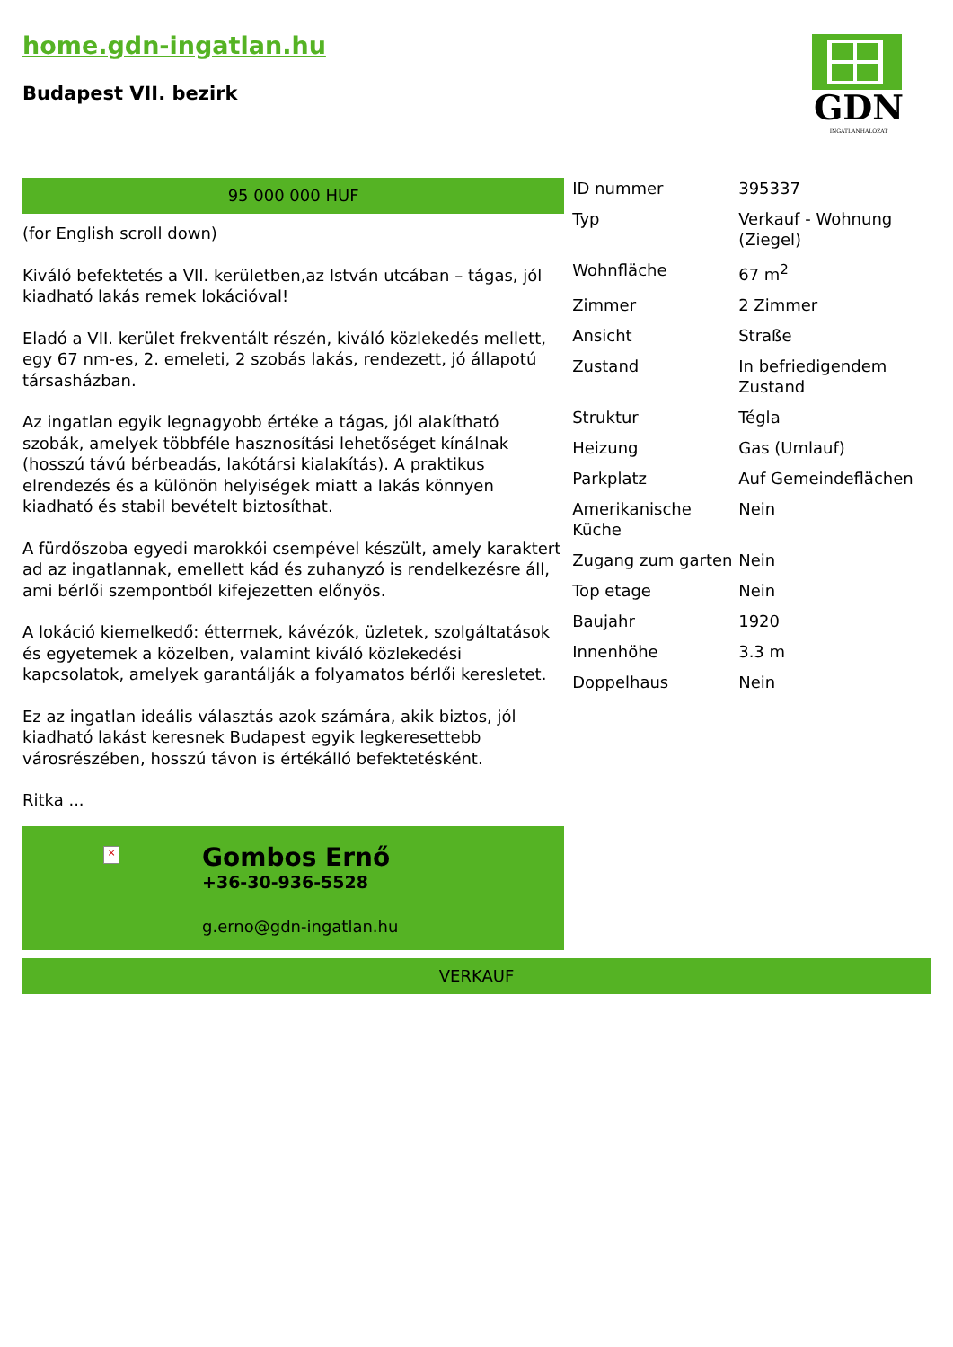home.gdn-ingatlan.hu
Budapest VII. bezirk
GDN
INGATLANHÁLÓZAT
95 000 000 HUF
(for English scroll down)
Kiváló befektetés a VII. kerületben,az István utcában – tágas, jól kiadható lakás remek lokációval!
Eladó a VII. kerület frekventált részén, kiváló közlekedés mellett, egy 67 nm-es, 2. emeleti, 2 szobás lakás, rendezett, jó állapotú társasházban.
Az ingatlan egyik legnagyobb értéke a tágas, jól alakítható szobák, amelyek többféle hasznosítási lehetőséget kínálnak (hosszú távú bérbeadás, lakótársi kialakítás). A praktikus elrendezés és a különön helyiségek miatt a lakás könnyen kiadható és stabil bevételt biztosíthat.
A fürdőszoba egyedi marokkói csempével készült, amely karaktert ad az ingatlannak, emellett kád és zuhanyzó is rendelkezésre áll, ami bérlői szempontból kifejezetten előnyös.
A lokáció kiemelkedő: éttermek, kávézók, üzletek, szolgáltatások és egyetemek a közelben, valamint kiváló közlekedési kapcsolatok, amelyek garantálják a folyamatos bérlői keresletet.
Ez az ingatlan ideális választás azok számára, akik biztos, jól kiadható lakást keresnek Budapest egyik legkeresettebb városrészében, hosszú távon is értékálló befektetésként.
Ritka ...
×
Gombos Ernő
+36-30-936-5528
g.erno@gdn-ingatlan.hu
| ID nummer | 395337 |
| Typ | Verkauf - Wohnung (Ziegel) |
| Wohnfläche | 67 m<sup>2</sup> |
| Zimmer | 2 Zimmer |
| Ansicht | Straße |
| Zustand | In befriedigendem Zustand |
| Struktur | Tégla |
| Heizung | Gas (Umlauf) |
| Parkplatz | Auf Gemeindeflächen |
| Amerikanische Küche | Nein |
| Zugang zum garten | Nein |
| Top etage | Nein |
| Baujahr | 1920 |
| Innenhöhe | 3.3 m |
| Doppelhaus | Nein |
VERKAUF